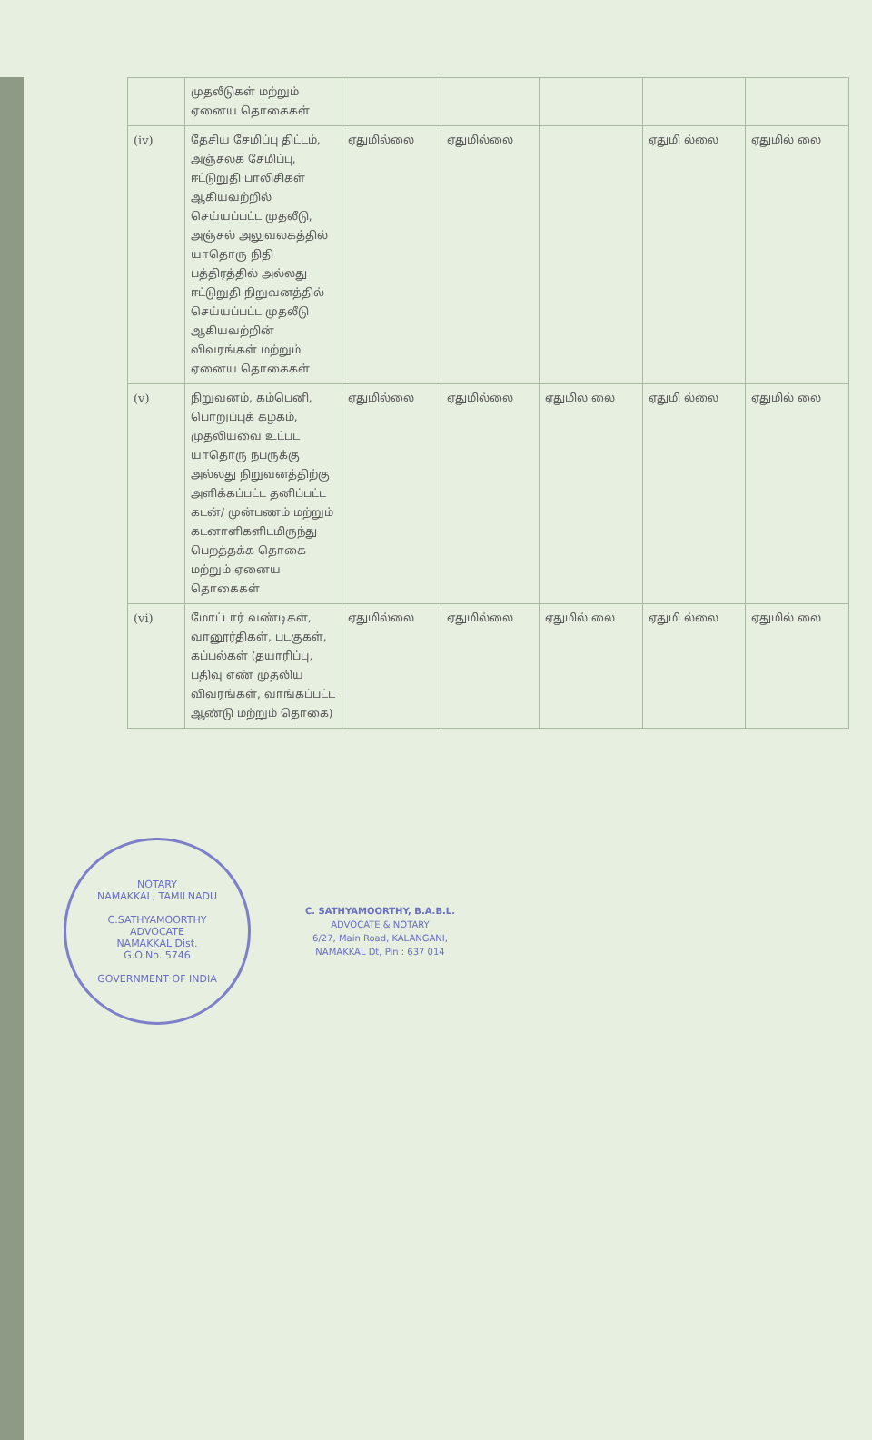| | முதலீடுகள் மற்றும் ஏனைய தொகைகள் | | | | | |
| (iv) | தேசிய சேமிப்பு திட்டம், அஞ்சலக சேமிப்பு, ஈட்டுறுதி பாலிசிகள் ஆகியவற்றில் செய்யப்பட்ட முதலீடு, அஞ்சல் அலுவலகத்தில் யாதொரு நிதி பத்திரத்தில் அல்லது ஈட்டுறுதி நிறுவனத்தில் செய்யப்பட்ட முதலீடு ஆகியவற்றின் விவரங்கள் மற்றும் ஏனைய தொகைகள் | ஏதுமில்லை | ஏதுமில்லை | | ஏதுமி ல்லை | ஏதுமில் லை |
| (v) | நிறுவனம், கம்பெனி, பொறுப்புக் கழகம், முதலியவை உட்பட யாதொரு நபருக்கு அல்லது நிறுவனத்திற்கு அளிக்கப்பட்ட தனிப்பட்ட கடன்/ முன்பணம் மற்றும் கடனாளிகளிடமிருந்து பெறத்தக்க தொகை மற்றும் ஏனைய தொகைகள் | ஏதுமில்லை | ஏதுமில்லை | ஏதுமில லை | ஏதுமி ல்லை | ஏதுமில் லை |
| (vi) | மோட்டார் வண்டிகள், வானூர்திகள், படகுகள், கப்பல்கள் (தயாரிப்பு, பதிவு எண் முதலிய விவரங்கள், வாங்கப்பட்ட ஆண்டு மற்றும் தொகை) | ஏதுமில்லை | ஏதுமில்லை | ஏதுமில் லை | ஏதுமி ல்லை | ஏதுமில் லை |
NOTARY
NAMAKKAL, TAMILNADU
C.SATHYAMOORTHY
ADVOCATE
NAMAKKAL Dist.
G.O.No. 5746
GOVERNMENT OF INDIA
C. SATHYAMOORTHY, B.A.B.L.
ADVOCATE & NOTARY
6/27, Main Road, KALANGANI,
NAMAKKAL Dt, Pin : 637 014